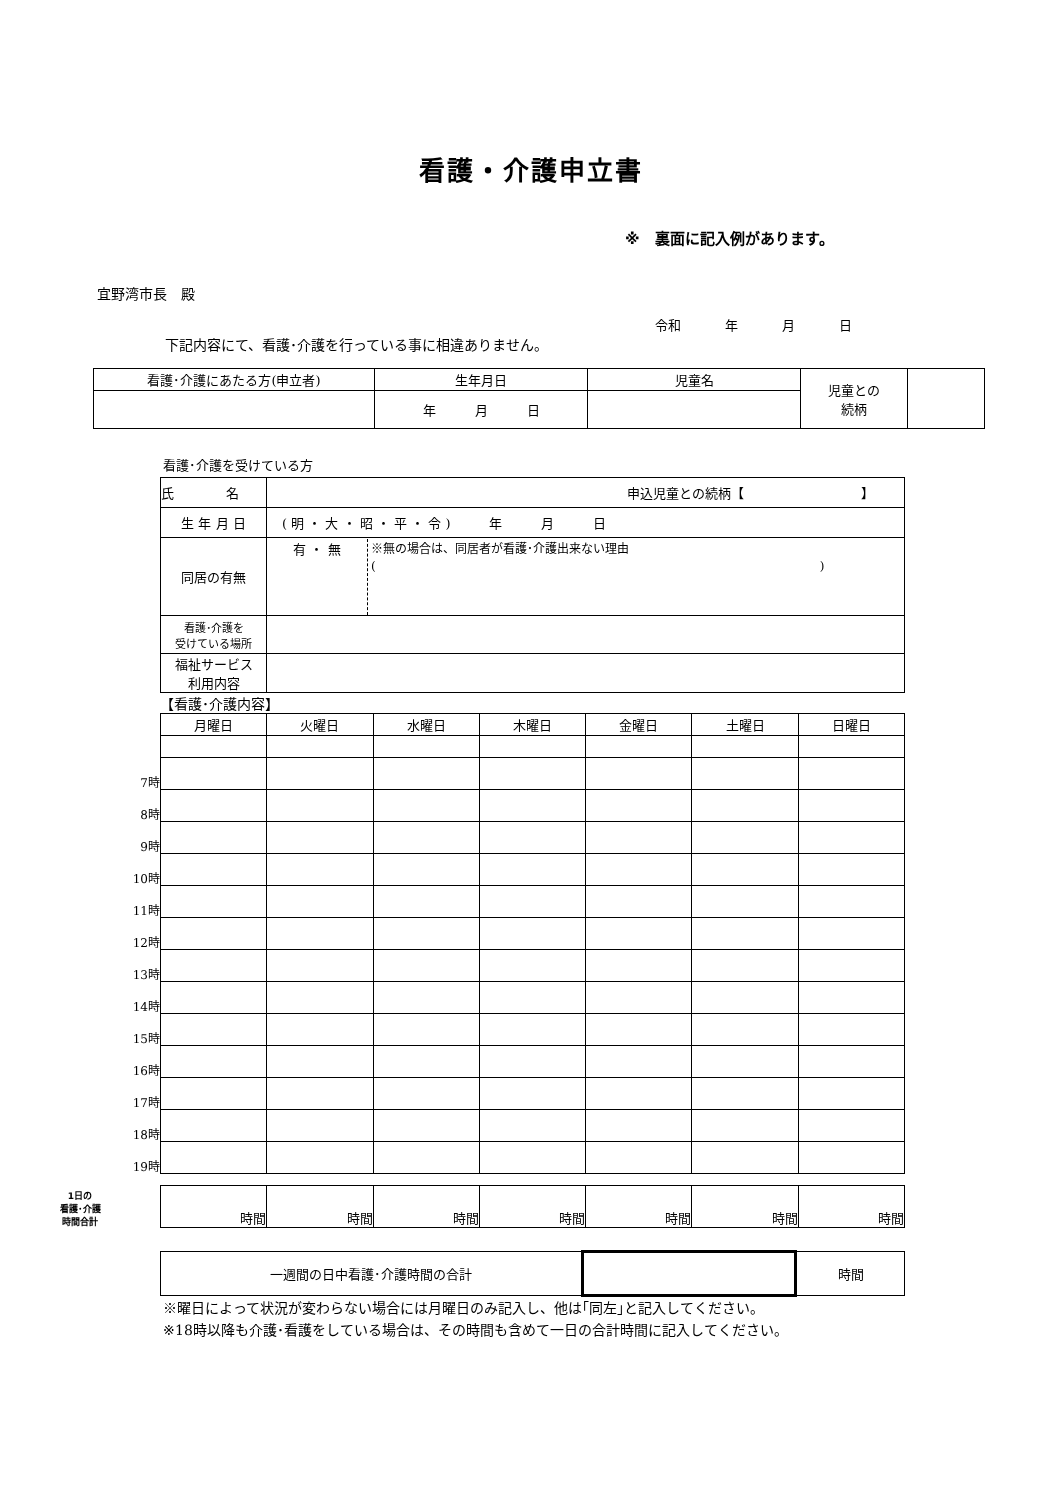看護・介護申立書
※　裏面に記入例があります。
宜野湾市長　殿
令和 年 月 日
下記内容にて、看護･介護を行っている事に相違ありません。
| 看護･介護にあたる方(申立者) | 生年月日 | 児童名 | 児童との 続柄 | |
| | 年 月 日 | | | |
看護･介護を受けている方
| 氏 名 | 申込児童との続柄【 】 |
| 生 年 月 日 | ( 明 ・ 大 ・ 昭 ・ 平 ・ 令 ) 年 月 日 |
| 同居の有無 | 有 ・ 無 ※無の場合は、同居者が看護･介護出来ない理由 ( ) |
| 看護･介護を 受けている場所 | |
| 福祉サービス 利用内容 | |
【看護･介護内容】
| | 月曜日 | 火曜日 | 水曜日 | 木曜日 | 金曜日 | 土曜日 | 日曜日 |
| 7時 | | | | | | | |
| 8時 | | | | | | | |
| 9時 | | | | | | | |
| 10時 | | | | | | | |
| 11時 | | | | | | | |
| 12時 | | | | | | | |
| 13時 | | | | | | | |
| 14時 | | | | | | | |
| 15時 | | | | | | | |
| 16時 | | | | | | | |
| 17時 | | | | | | | |
| 18時 | | | | | | | |
| 19時 | | | | | | | |
| 1日の 看護･介護 時間合計 | 時間 | 時間 | 時間 | 時間 | 時間 | 時間 | 時間 |
| 一週間の日中看護･介護時間の合計 | | 時間 |
※曜日によって状況が変わらない場合には月曜日のみ記入し、他は｢同左｣と記入してください。
※18時以降も介護･看護をしている場合は、その時間も含めて一日の合計時間に記入してください。